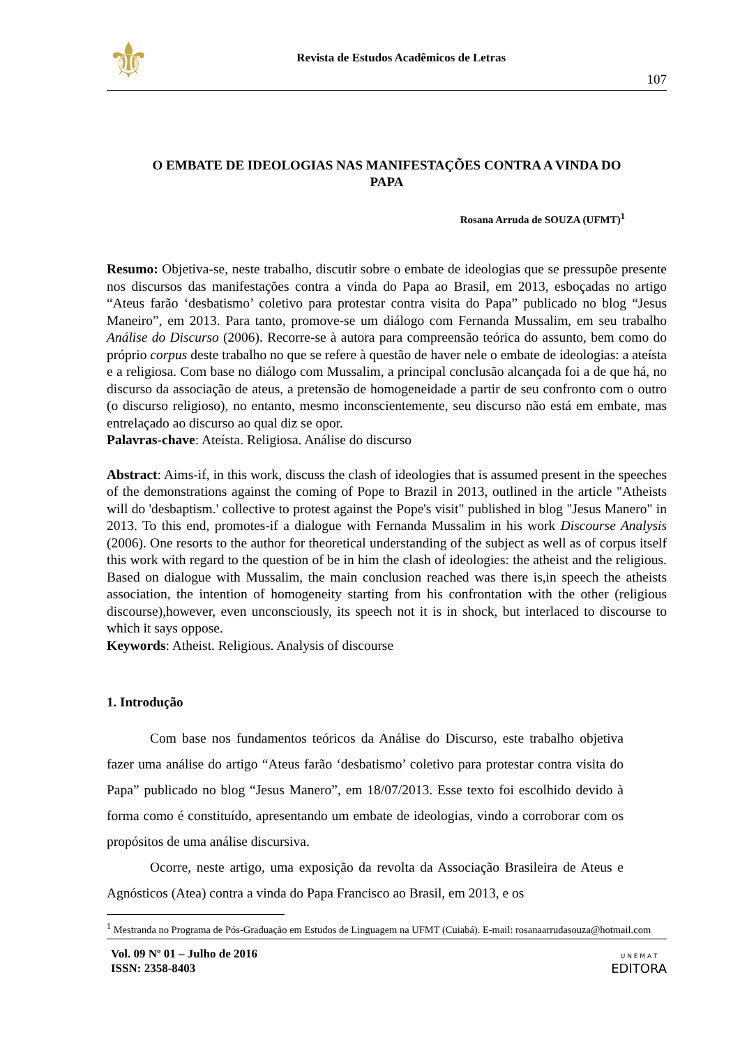⚜
Revista de Estudos Acadêmicos de Letras
107
O EMBATE DE IDEOLOGIAS NAS MANIFESTAÇÕES CONTRA A VINDA DO PAPA
Rosana Arruda de SOUZA (UFMT)<sup>1</sup>
Resumo: Objetiva-se, neste trabalho, discutir sobre o embate de ideologias que se pressupõe presente nos discursos das manifestações contra a vinda do Papa ao Brasil, em 2013, esboçadas no artigo “Ateus farão ‘desbatismo’ coletivo para protestar contra visita do Papa” publicado no blog “Jesus Maneiro”, em 2013. Para tanto, promove-se um diálogo com Fernanda Mussalim, em seu trabalho Análise do Discurso (2006). Recorre-se à autora para compreensão teórica do assunto, bem como do próprio corpus deste trabalho no que se refere à questão de haver nele o embate de ideologias: a ateísta e a religiosa. Com base no diálogo com Mussalim, a principal conclusão alcançada foi a de que há, no discurso da associação de ateus, a pretensão de homogeneidade a partir de seu confronto com o outro (o discurso religioso), no entanto, mesmo inconscientemente, seu discurso não está em embate, mas entrelaçado ao discurso ao qual diz se opor.
Palavras-chave: Ateísta. Religiosa. Análise do discurso
Abstract: Aims-if, in this work, discuss the clash of ideologies that is assumed present in the speeches of the demonstrations against the coming of Pope to Brazil in 2013, outlined in the article "Atheists will do 'desbaptism.' collective to protest against the Pope's visit" published in blog "Jesus Manero" in 2013. To this end, promotes-if a dialogue with Fernanda Mussalim in his work Discourse Analysis (2006). One resorts to the author for theoretical understanding of the subject as well as of corpus itself this work with regard to the question of be in him the clash of ideologies: the atheist and the religious. Based on dialogue with Mussalim, the main conclusion reached was there is,in speech the atheists association, the intention of homogeneity starting from his confrontation with the other (religious discourse),however, even unconsciously, its speech not it is in shock, but interlaced to discourse to which it says oppose.
Keywords: Atheist. Religious. Analysis of discourse
1. Introdução
Com base nos fundamentos teóricos da Análise do Discurso, este trabalho objetiva fazer uma análise do artigo “Ateus farão ‘desbatismo’ coletivo para protestar contra visita do Papa” publicado no blog “Jesus Manero”, em 18/07/2013. Esse texto foi escolhido devido à forma como é constituído, apresentando um embate de ideologias, vindo a corroborar com os propósitos de uma análise discursiva.
Ocorre, neste artigo, uma exposição da revolta da Associação Brasileira de Ateus e Agnósticos (Atea) contra a vinda do Papa Francisco ao Brasil, em 2013, e os
<sup>1</sup> Mestranda no Programa de Pós-Graduação em Estudos de Linguagem na UFMT (Cuiabá). E-mail: rosanaarrudasouza@hotmail.com
Vol. 09 Nº 01 – Julho de 2016
ISSN: 2358-8403
U N E M A T
EDITORA